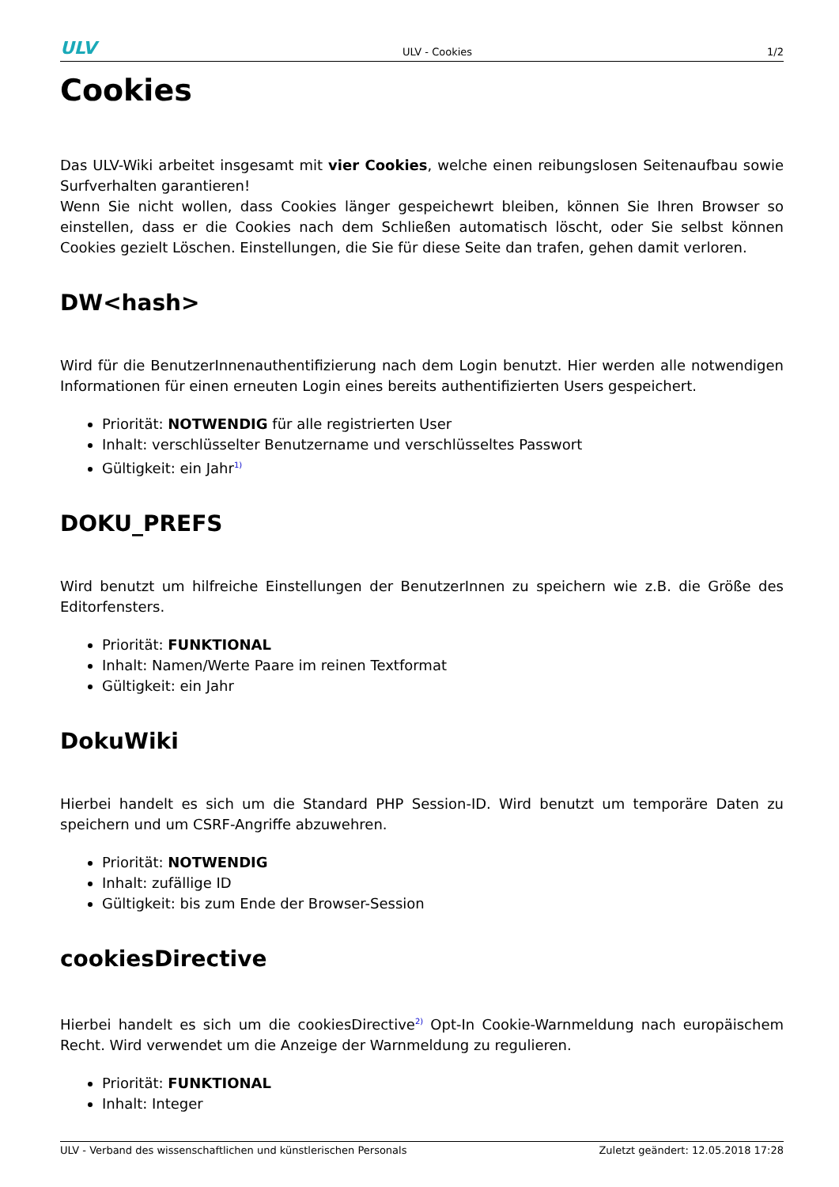ULV ULV - Cookies 1/2
Cookies
Das ULV-Wiki arbeitet insgesamt mit vier Cookies, welche einen reibungslosen Seitenaufbau sowie Surfverhalten garantieren!
Wenn Sie nicht wollen, dass Cookies länger gespeichewrt bleiben, können Sie Ihren Browser so einstellen, dass er die Cookies nach dem Schließen automatisch löscht, oder Sie selbst können Cookies gezielt Löschen. Einstellungen, die Sie für diese Seite dan trafen, gehen damit verloren.
DW<hash>
Wird für die BenutzerInnenauthentifizierung nach dem Login benutzt. Hier werden alle notwendigen Informationen für einen erneuten Login eines bereits authentifizierten Users gespeichert.
Priorität: NOTWENDIG für alle registrierten User
Inhalt: verschlüsselter Benutzername und verschlüsseltes Passwort
Gültigkeit: ein Jahr<sup>1)</sup>
DOKU_PREFS
Wird benutzt um hilfreiche Einstellungen der BenutzerInnen zu speichern wie z.B. die Größe des Editorfensters.
Priorität: FUNKTIONAL
Inhalt: Namen/Werte Paare im reinen Textformat
Gültigkeit: ein Jahr
DokuWiki
Hierbei handelt es sich um die Standard PHP Session-ID. Wird benutzt um temporäre Daten zu speichern und um CSRF-Angriffe abzuwehren.
Priorität: NOTWENDIG
Inhalt: zufällige ID
Gültigkeit: bis zum Ende der Browser-Session
cookiesDirective
Hierbei handelt es sich um die cookiesDirective<sup>2)</sup> Opt-In Cookie-Warnmeldung nach europäischem Recht. Wird verwendet um die Anzeige der Warnmeldung zu regulieren.
Priorität: FUNKTIONAL
Inhalt: Integer
ULV - Verband des wissenschaftlichen und künstlerischen Personals Zuletzt geändert: 12.05.2018 17:28